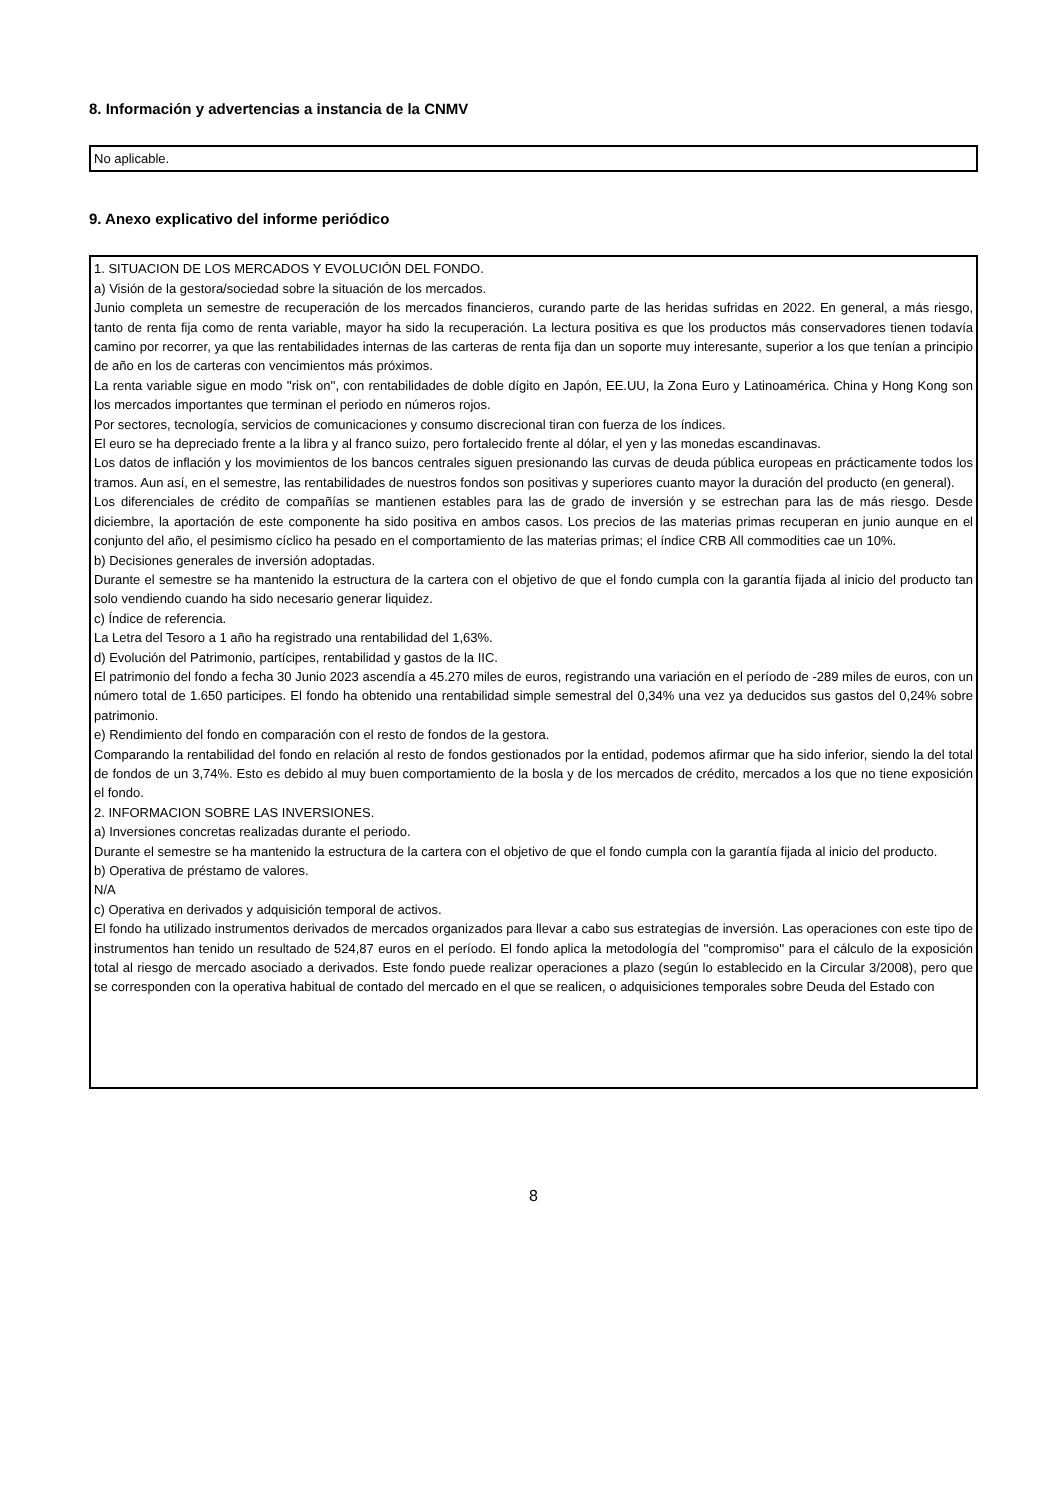8. Información y advertencias a instancia de la CNMV
No aplicable.
9. Anexo explicativo del informe periódico
1. SITUACION DE LOS MERCADOS Y EVOLUCIÓN DEL FONDO.
a) Visión de la gestora/sociedad sobre la situación de los mercados.
Junio completa un semestre de recuperación de los mercados financieros, curando parte de las heridas sufridas en 2022. En general, a más riesgo, tanto de renta fija como de renta variable, mayor ha sido la recuperación. La lectura positiva es que los productos más conservadores tienen todavía camino por recorrer, ya que las rentabilidades internas de las carteras de renta fija dan un soporte muy interesante, superior a los que tenían a principio de año en los de carteras con vencimientos más próximos.
La renta variable sigue en modo ''risk on'', con rentabilidades de doble dígito en Japón, EE.UU, la Zona Euro y Latinoamérica. China y Hong Kong son los mercados importantes que terminan el periodo en números rojos.
Por sectores, tecnología, servicios de comunicaciones y consumo discrecional tiran con fuerza de los índices.
El euro se ha depreciado frente a la libra y al franco suizo, pero fortalecido frente al dólar, el yen y las monedas escandinavas.
Los datos de inflación y los movimientos de los bancos centrales siguen presionando las curvas de deuda pública europeas en prácticamente todos los tramos. Aun así, en el semestre, las rentabilidades de nuestros fondos son positivas y superiores cuanto mayor la duración del producto (en general).
Los diferenciales de crédito de compañías se mantienen estables para las de grado de inversión y se estrechan para las de más riesgo. Desde diciembre, la aportación de este componente ha sido positiva en ambos casos. Los precios de las materias primas recuperan en junio aunque en el conjunto del año, el pesimismo cíclico ha pesado en el comportamiento de las materias primas; el índice CRB All commodities cae un 10%.
b) Decisiones generales de inversión adoptadas.
Durante el semestre se ha mantenido la estructura de la cartera con el objetivo de que el fondo cumpla con la garantía fijada al inicio del producto tan solo vendiendo cuando ha sido necesario generar liquidez.
c) Índice de referencia.
La Letra del Tesoro a 1 año ha registrado una rentabilidad del 1,63%.
d) Evolución del Patrimonio, partícipes, rentabilidad y gastos de la IIC.
El patrimonio del fondo a fecha 30 Junio 2023 ascendía a 45.270 miles de euros, registrando una variación en el período de -289 miles de euros, con un número total de 1.650 participes. El fondo ha obtenido una rentabilidad simple semestral del 0,34% una vez ya deducidos sus gastos del 0,24% sobre patrimonio.
e) Rendimiento del fondo en comparación con el resto de fondos de la gestora.
Comparando la rentabilidad del fondo en relación al resto de fondos gestionados por la entidad, podemos afirmar que ha sido inferior, siendo la del total de fondos de un 3,74%. Esto es debido al muy buen comportamiento de la bosla y de los mercados de crédito, mercados a los que no tiene exposición el fondo.
2. INFORMACION SOBRE LAS INVERSIONES.
a) Inversiones concretas realizadas durante el periodo.
Durante el semestre se ha mantenido la estructura de la cartera con el objetivo de que el fondo cumpla con la garantía fijada al inicio del producto.
b) Operativa de préstamo de valores.
N/A
c) Operativa en derivados y adquisición temporal de activos.
El fondo ha utilizado instrumentos derivados de mercados organizados para llevar a cabo sus estrategias de inversión. Las operaciones con este tipo de instrumentos han tenido un resultado de 524,87 euros en el período. El fondo aplica la metodología del ''compromiso'' para el cálculo de la exposición total al riesgo de mercado asociado a derivados. Este fondo puede realizar operaciones a plazo (según lo establecido en la Circular 3/2008), pero que se corresponden con la operativa habitual de contado del mercado en el que se realicen, o adquisiciones temporales sobre Deuda del Estado con
8